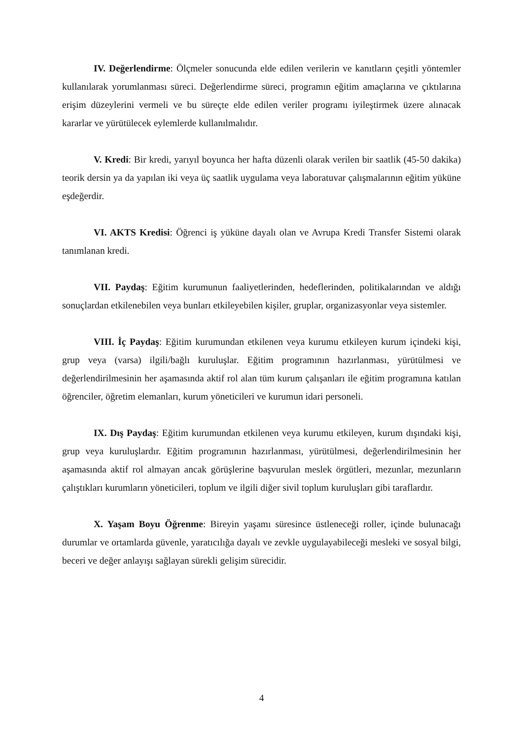IV. Değerlendirme: Ölçmeler sonucunda elde edilen verilerin ve kanıtların çeşitli yöntemler kullanılarak yorumlanması süreci. Değerlendirme süreci, programın eğitim amaçlarına ve çıktılarına erişim düzeylerini vermeli ve bu süreçte elde edilen veriler programı iyileştirmek üzere alınacak kararlar ve yürütülecek eylemlerde kullanılmalıdır.
V. Kredi: Bir kredi, yarıyıl boyunca her hafta düzenli olarak verilen bir saatlik (45-50 dakika) teorik dersin ya da yapılan iki veya üç saatlik uygulama veya laboratuvar çalışmalarının eğitim yüküne eşdeğerdir.
VI. AKTS Kredisi: Öğrenci iş yüküne dayalı olan ve Avrupa Kredi Transfer Sistemi olarak tanımlanan kredi.
VII. Paydaş: Eğitim kurumunun faaliyetlerinden, hedeflerinden, politikalarından ve aldığı sonuçlardan etkilenebilen veya bunları etkileyebilen kişiler, gruplar, organizasyonlar veya sistemler.
VIII. İç Paydaş: Eğitim kurumundan etkilenen veya kurumu etkileyen kurum içindeki kişi, grup veya (varsa) ilgili/bağlı kuruluşlar. Eğitim programının hazırlanması, yürütülmesi ve değerlendirilmesinin her aşamasında aktif rol alan tüm kurum çalışanları ile eğitim programına katılan öğrenciler, öğretim elemanları, kurum yöneticileri ve kurumun idari personeli.
IX. Dış Paydaş: Eğitim kurumundan etkilenen veya kurumu etkileyen, kurum dışındaki kişi, grup veya kuruluşlardır. Eğitim programının hazırlanması, yürütülmesi, değerlendirilmesinin her aşamasında aktif rol almayan ancak görüşlerine başvurulan meslek örgütleri, mezunlar, mezunların çalıştıkları kurumların yöneticileri, toplum ve ilgili diğer sivil toplum kuruluşları gibi taraflardır.
X. Yaşam Boyu Öğrenme: Bireyin yaşamı süresince üstleneceği roller, içinde bulunacağı durumlar ve ortamlarda güvenle, yaratıcılığa dayalı ve zevkle uygulayabileceği mesleki ve sosyal bilgi, beceri ve değer anlayışı sağlayan sürekli gelişim sürecidir.
4